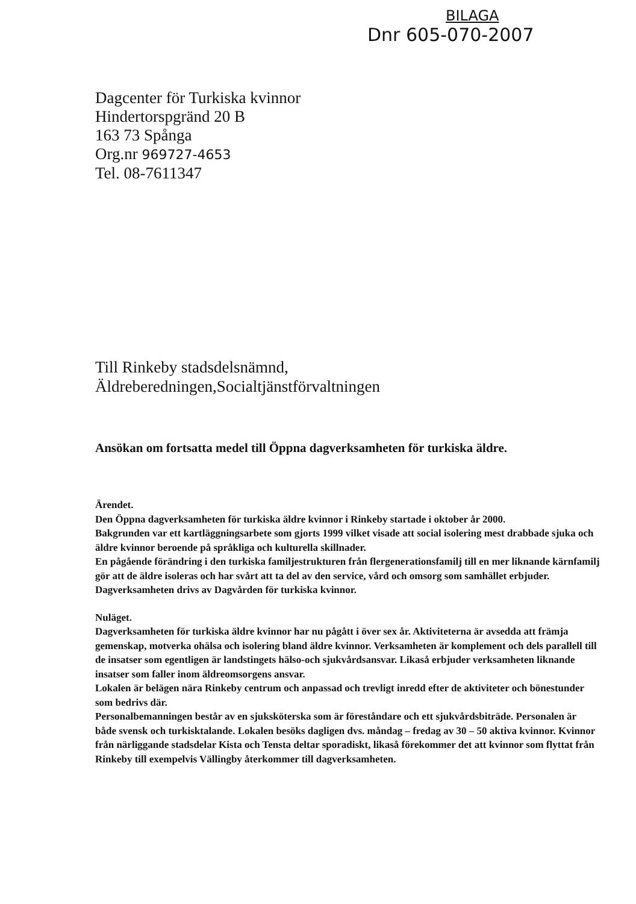BILAGA
Dnr 605-070-2007
Dagcenter för Turkiska kvinnor
Hindertorspgränd 20 B
163 73 Spånga
Org.nr 969727-4653
Tel. 08-7611347
Till Rinkeby stadsdelsnämnd,
Äldreberedningen,Socialtjänstförvaltningen
Ansökan om fortsatta medel till Öppna dagverksamheten för turkiska äldre.
Ärendet.
Den Öppna dagverksamheten för turkiska äldre kvinnor i Rinkeby startade i oktober år 2000.
Bakgrunden var ett kartläggningsarbete som gjorts 1999 vilket visade att social isolering mest drabbade sjuka och äldre kvinnor beroende på språkliga och kulturella skillnader.
En pågående förändring i den turkiska familjestrukturen från flergenerationsfamilj till en mer liknande kärnfamilj gör att de äldre isoleras och har svårt att ta del av den service, vård och omsorg som samhället erbjuder.
Dagverksamheten drivs av Dagvården för turkiska kvinnor.
Nuläget.
Dagverksamheten för turkiska äldre kvinnor har nu pågått i över sex år. Aktiviteterna är avsedda att främja gemenskap, motverka ohälsa och isolering bland äldre kvinnor. Verksamheten är komplement och dels parallell till de insatser som egentligen är landstingets hälso-och sjukvårdsansvar. Likaså erbjuder verksamheten liknande insatser som faller inom äldreomsorgens ansvar.
Lokalen är belägen nära Rinkeby centrum och anpassad och trevligt inredd efter de aktiviteter och bönestunder som bedrivs där.
Personalbemanningen består av en sjuksköterska som är föreståndare och ett sjukvårdsbiträde. Personalen är både svensk och turkisktalande. Lokalen besöks dagligen dvs. måndag – fredag av 30 – 50 aktiva kvinnor. Kvinnor från närliggande stadsdelar Kista och Tensta deltar sporadiskt, likaså förekommer det att kvinnor som flyttat från Rinkeby till exempelvis Vällingby återkommer till dagverksamheten.